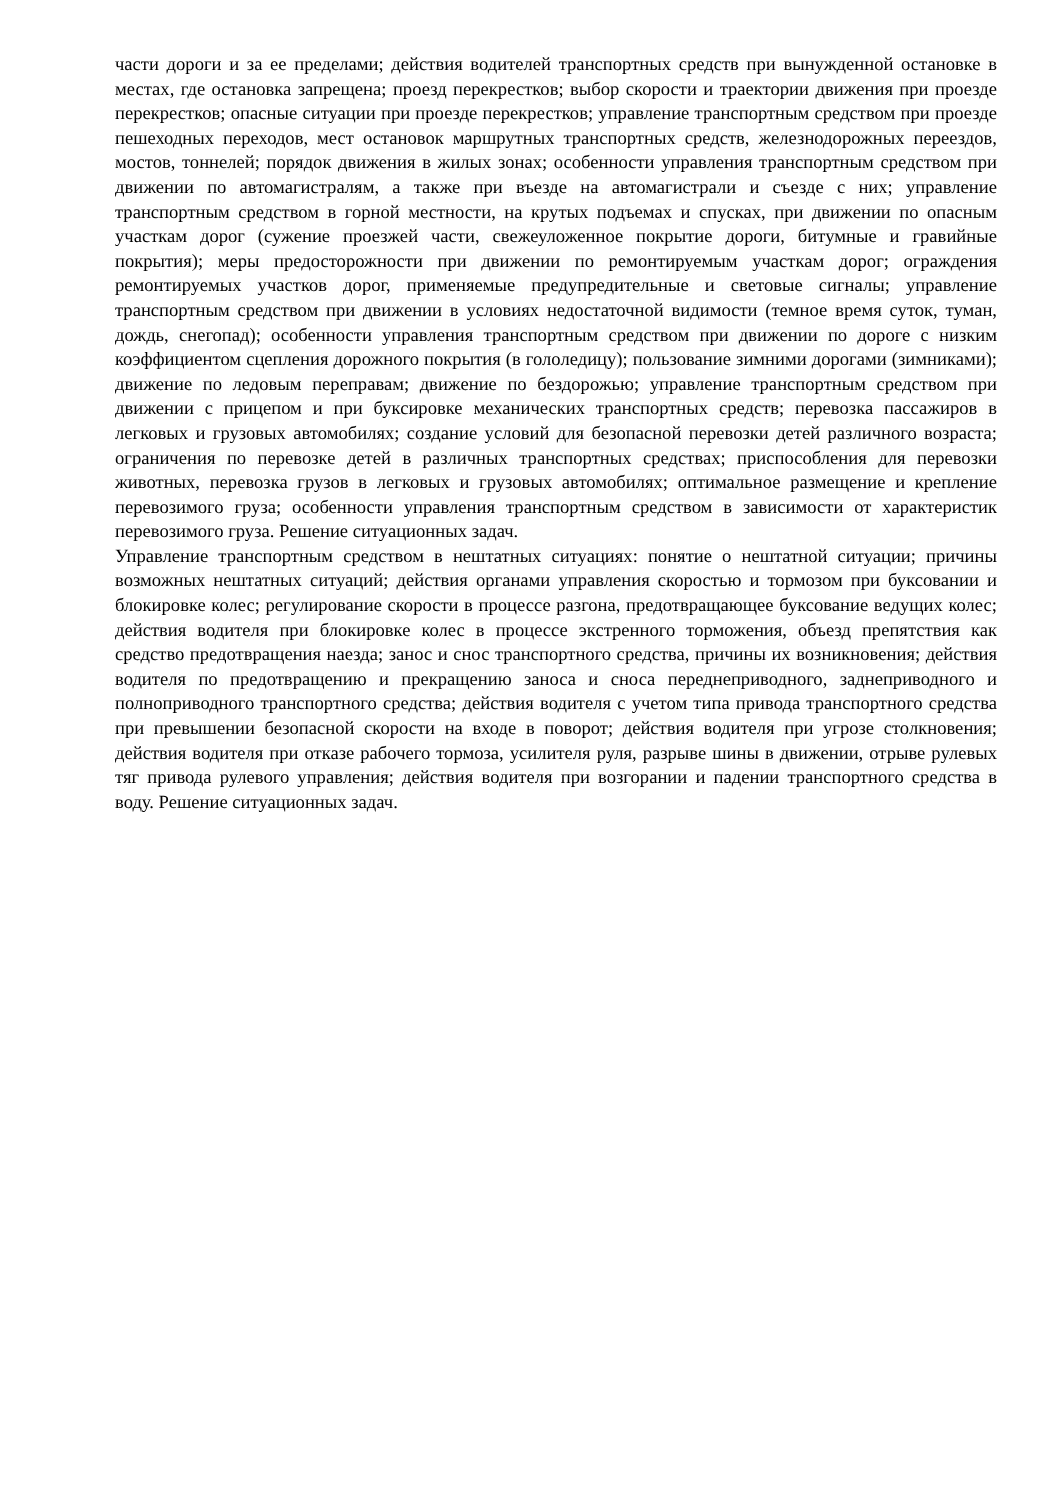части дороги и за ее пределами; действия водителей транспортных средств при вынужденной остановке в местах, где остановка запрещена; проезд перекрестков; выбор скорости и траектории движения при проезде перекрестков; опасные ситуации при проезде перекрестков; управление транспортным средством при проезде пешеходных переходов, мест остановок маршрутных транспортных средств, железнодорожных переездов, мостов, тоннелей; порядок движения в жилых зонах; особенности управления транспортным средством при движении по автомагистралям, а также при въезде на автомагистрали и съезде с них; управление транспортным средством в горной местности, на крутых подъемах и спусках, при движении по опасным участкам дорог (сужение проезжей части, свежеуложенное покрытие дороги, битумные и гравийные покрытия); меры предосторожности при движении по ремонтируемым участкам дорог; ограждения ремонтируемых участков дорог, применяемые предупредительные и световые сигналы; управление транспортным средством при движении в условиях недостаточной видимости (темное время суток, туман, дождь, снегопад); особенности управления транспортным средством при движении по дороге с низким коэффициентом сцепления дорожного покрытия (в гололедицу); пользование зимними дорогами (зимниками); движение по ледовым переправам; движение по бездорожью; управление транспортным средством при движении с прицепом и при буксировке механических транспортных средств; перевозка пассажиров в легковых и грузовых автомобилях; создание условий для безопасной перевозки детей различного возраста; ограничения по перевозке детей в различных транспортных средствах; приспособления для перевозки животных, перевозка грузов в легковых и грузовых автомобилях; оптимальное размещение и крепление перевозимого груза; особенности управления транспортным средством в зависимости от характеристик перевозимого груза. Решение ситуационных задач.
Управление транспортным средством в нештатных ситуациях: понятие о нештатной ситуации; причины возможных нештатных ситуаций; действия органами управления скоростью и тормозом при буксовании и блокировке колес; регулирование скорости в процессе разгона, предотвращающее буксование ведущих колес; действия водителя при блокировке колес в процессе экстренного торможения, объезд препятствия как средство предотвращения наезда; занос и снос транспортного средства, причины их возникновения; действия водителя по предотвращению и прекращению заноса и сноса переднеприводного, заднеприводного и полноприводного транспортного средства; действия водителя с учетом типа привода транспортного средства при превышении безопасной скорости на входе в поворот; действия водителя при угрозе столкновения; действия водителя при отказе рабочего тормоза, усилителя руля, разрыве шины в движении, отрыве рулевых тяг привода рулевого управления; действия водителя при возгорании и падении транспортного средства в воду. Решение ситуационных задач.